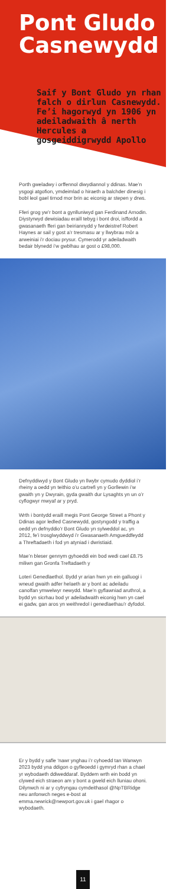Pont Gludo
Casnewydd
Saif y Bont Gludo yn rhan falch o dirlun Casnewydd. Fe’i hagorwyd yn 1906 yn adeiladwaith â nerth Hercules a gosgeiddigrwydd Apollo
Porth gweladwy i orffennol diwydiannol y ddinas. Mae’n ysgogi atgofion, ymdeimlad o hiraeth a balchder dinesig i bobl leol gael tirnod mor brin ac eiconig ar stepen y drws.
Fferi grog yw’r bont a gynlluniwyd gan Ferdinand Arnodin. Diystyrwyd dewisiadau eraill tebyg i bont droi, isffordd a gwasanaeth fferi gan beiriannydd y fwrdeistref Robert Haynes ar sail y gost a’r tresmasu ar y llwybrau môr a arweiniai i’r dociau prysur. Cymerodd yr adeiladwaith bedair blynedd i’w gwblhau ar gost o £98,000.
Defnyddiwyd y Bont Gludo yn llwybr cymudo dyddiol i’r rheiny a oedd yn teithio o’u cartrefi yn y Gorllewin i’w gwaith yn y Dwyrain, gyda gwaith dur Lysaghts yn un o’r cyflogwyr mwyaf ar y pryd.
Wrth i bontydd eraill megis Pont George Street a Phont y Ddinas agor ledled Casnewydd, gostyngodd y traffig a oedd yn defnyddio’r Bont Gludo yn sylweddol ac, yn 2012, fe’i trosglwyddwyd i’r Gwasanaeth Amgueddfeydd a Threftadaeth i fod yn atyniad i dwristiaid.
Mae’n bleser gennym gyhoeddi ein bod wedi cael £8.75 miliwn gan Gronfa Treftadaeth y
Loteri Genedlaethol. Bydd yr arian hwn yn ein galluogi i wneud gwaith adfer helaeth ar y bont ac adeiladu canolfan ymwelwyr newydd. Mae’n gyflawniad aruthrol, a bydd yn sicrhau bod yr adeiladwaith eiconig hwn yn cael ei gadw, gan aros yn weithredol i genedlaethau’r dyfodol.
Er y bydd y safle ‘nawr ynghau i’r cyhoedd tan Wanwyn 2023 bydd yna ddigon o gyfleoedd i gymryd rhan a chael yr wybodaeth ddiweddaraf. Byddem wrth ein bodd yn clywed eich straeon am y bont a gweld eich lluniau ohoni. Dilynwch ni ar y cyfryngau cymdeithasol @NpTBRidge neu anfonwch neges e-bost at emma.newrick@newport.gov.uk i gael rhagor o wybodaeth.
11